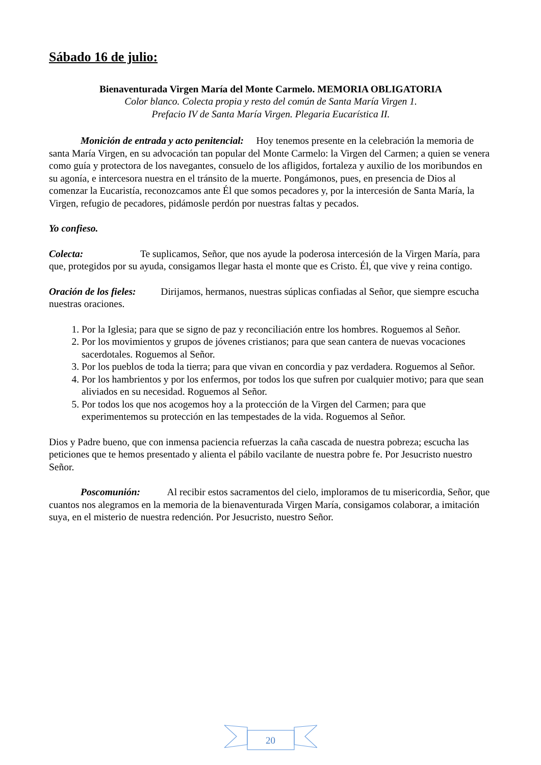Sábado 16 de julio:
Bienaventurada Virgen María del Monte Carmelo. MEMORIA OBLIGATORIA
Color blanco. Colecta propia y resto del común de Santa María Virgen 1.
Prefacio IV de Santa María Virgen. Plegaria Eucarística II.
Monición de entrada y acto penitencial: Hoy tenemos presente en la celebración la memoria de santa María Virgen, en su advocación tan popular del Monte Carmelo: la Virgen del Carmen; a quien se venera como guía y protectora de los navegantes, consuelo de los afligidos, fortaleza y auxilio de los moribundos en su agonía, e intercesora nuestra en el tránsito de la muerte. Pongámonos, pues, en presencia de Dios al comenzar la Eucaristía, reconozcamos ante Él que somos pecadores y, por la intercesión de Santa María, la Virgen, refugio de pecadores, pidámosle perdón por nuestras faltas y pecados.
Yo confieso.
Colecta: Te suplicamos, Señor, que nos ayude la poderosa intercesión de la Virgen María, para que, protegidos por su ayuda, consigamos llegar hasta el monte que es Cristo. Él, que vive y reina contigo.
Oración de los fieles: Dirijamos, hermanos, nuestras súplicas confiadas al Señor, que siempre escucha nuestras oraciones.
1. Por la Iglesia; para que se signo de paz y reconciliación entre los hombres. Roguemos al Señor.
2. Por los movimientos y grupos de jóvenes cristianos; para que sean cantera de nuevas vocaciones sacerdotales. Roguemos al Señor.
3. Por los pueblos de toda la tierra; para que vivan en concordia y paz verdadera. Roguemos al Señor.
4. Por los hambrientos y por los enfermos, por todos los que sufren por cualquier motivo; para que sean aliviados en su necesidad. Roguemos al Señor.
5. Por todos los que nos acogemos hoy a la protección de la Virgen del Carmen; para que experimentemos su protección en las tempestades de la vida. Roguemos al Señor.
Dios y Padre bueno, que con inmensa paciencia refuerzas la caña cascada de nuestra pobreza; escucha las peticiones que te hemos presentado y alienta el pábilo vacilante de nuestra pobre fe. Por Jesucristo nuestro Señor.
Poscomunión: Al recibir estos sacramentos del cielo, imploramos de tu misericordia, Señor, que cuantos nos alegramos en la memoria de la bienaventurada Virgen María, consigamos colaborar, a imitación suya, en el misterio de nuestra redención. Por Jesucristo, nuestro Señor.
20